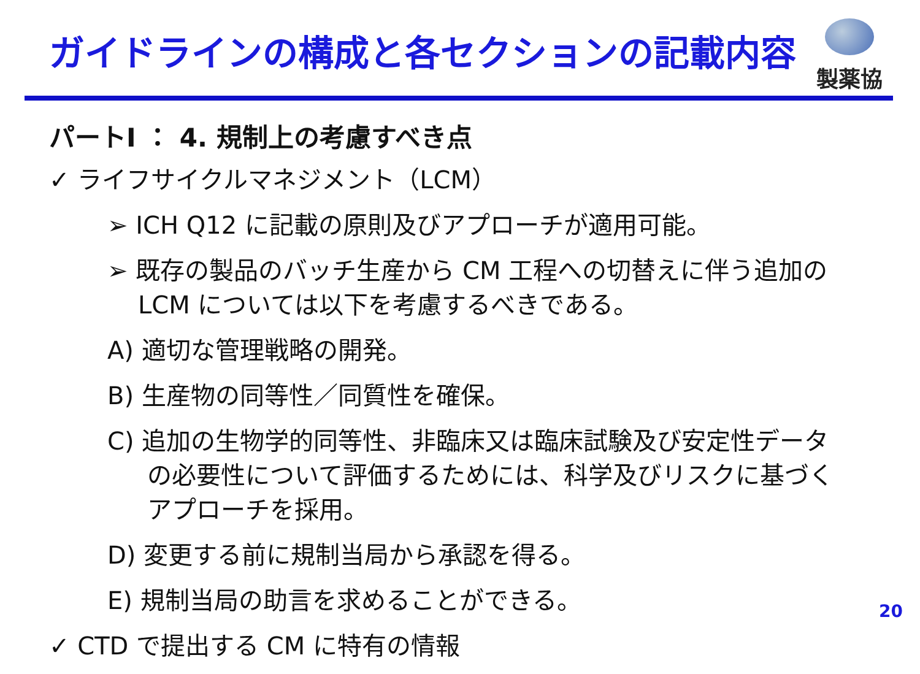ガイドラインの構成と各セクションの記載内容
製薬協
パートI ： 4. 規制上の考慮すべき点
✓ ライフサイクルマネジメント（LCM）
➢ ICH Q12 に記載の原則及びアプローチが適用可能。
➢ 既存の製品のバッチ生産から CM 工程への切替えに伴う追加の LCM については以下を考慮するべきである。
A) 適切な管理戦略の開発。
B) 生産物の同等性／同質性を確保。
C) 追加の生物学的同等性、非臨床又は臨床試験及び安定性データの必要性について評価するためには、科学及びリスクに基づくアプローチを採用。
D) 変更する前に規制当局から承認を得る。
E) 規制当局の助言を求めることができる。
✓ CTD で提出する CM に特有の情報
20